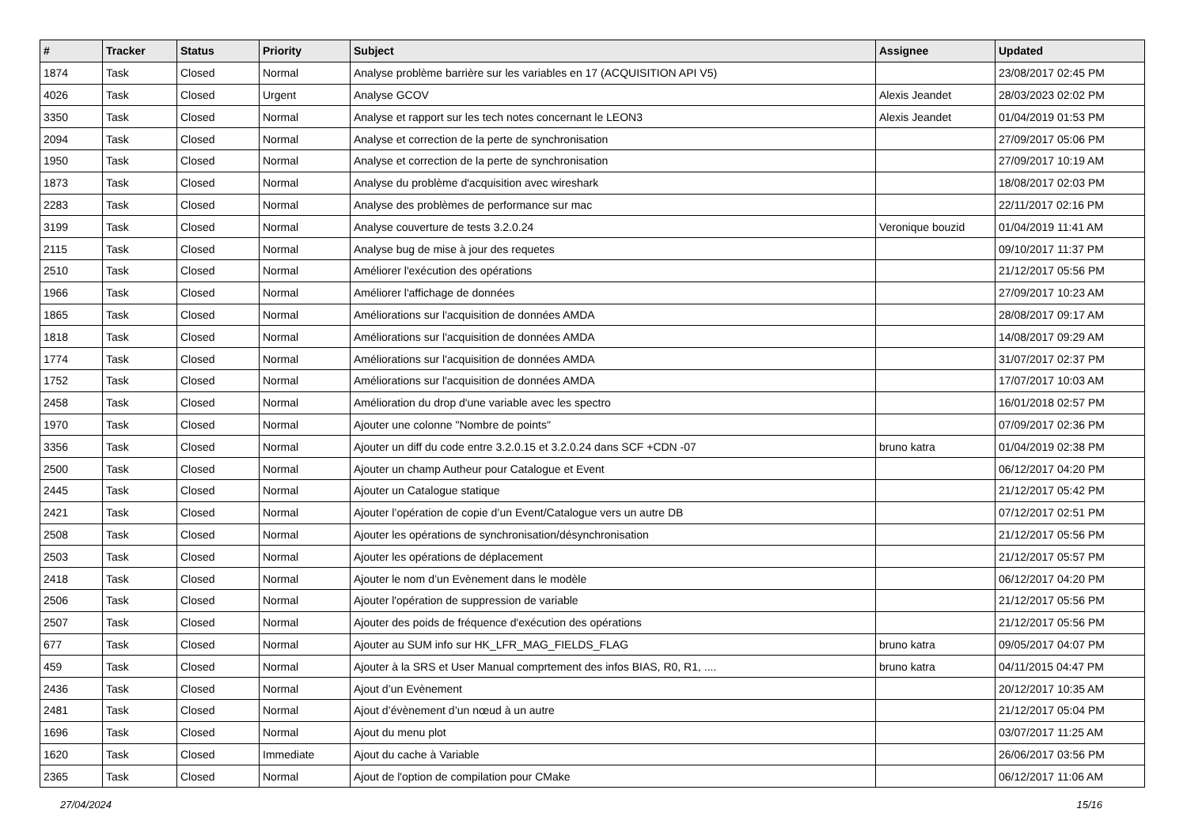| # | Tracker | Status | Priority | Subject | Assignee | Updated |
| --- | --- | --- | --- | --- | --- | --- |
| 1874 | Task | Closed | Normal | Analyse problème barrière sur les variables en 17 (ACQUISITION API V5) | | 23/08/2017 02:45 PM |
| 4026 | Task | Closed | Urgent | Analyse GCOV | Alexis Jeandet | 28/03/2023 02:02 PM |
| 3350 | Task | Closed | Normal | Analyse et rapport sur les tech notes concernant le LEON3 | Alexis Jeandet | 01/04/2019 01:53 PM |
| 2094 | Task | Closed | Normal | Analyse et correction de la perte de synchronisation | | 27/09/2017 05:06 PM |
| 1950 | Task | Closed | Normal | Analyse et correction de la perte de synchronisation | | 27/09/2017 10:19 AM |
| 1873 | Task | Closed | Normal | Analyse du problème d'acquisition avec wireshark | | 18/08/2017 02:03 PM |
| 2283 | Task | Closed | Normal | Analyse des problèmes de performance sur mac | | 22/11/2017 02:16 PM |
| 3199 | Task | Closed | Normal | Analyse couverture de tests 3.2.0.24 | Veronique bouzid | 01/04/2019 11:41 AM |
| 2115 | Task | Closed | Normal | Analyse bug de mise à jour des requetes | | 09/10/2017 11:37 PM |
| 2510 | Task | Closed | Normal | Améliorer l'exécution des opérations | | 21/12/2017 05:56 PM |
| 1966 | Task | Closed | Normal | Améliorer l'affichage de données | | 27/09/2017 10:23 AM |
| 1865 | Task | Closed | Normal | Améliorations sur l'acquisition de données AMDA | | 28/08/2017 09:17 AM |
| 1818 | Task | Closed | Normal | Améliorations sur l'acquisition de données AMDA | | 14/08/2017 09:29 AM |
| 1774 | Task | Closed | Normal | Améliorations sur l'acquisition de données AMDA | | 31/07/2017 02:37 PM |
| 1752 | Task | Closed | Normal | Améliorations sur l'acquisition de données AMDA | | 17/07/2017 10:03 AM |
| 2458 | Task | Closed | Normal | Amélioration du drop d'une variable avec les spectro | | 16/01/2018 02:57 PM |
| 1970 | Task | Closed | Normal | Ajouter une colonne "Nombre de points" | | 07/09/2017 02:36 PM |
| 3356 | Task | Closed | Normal | Ajouter un diff du code entre 3.2.0.15 et 3.2.0.24 dans SCF +CDN -07 | bruno katra | 01/04/2019 02:38 PM |
| 2500 | Task | Closed | Normal | Ajouter un champ Autheur pour Catalogue et Event | | 06/12/2017 04:20 PM |
| 2445 | Task | Closed | Normal | Ajouter un Catalogue statique | | 21/12/2017 05:42 PM |
| 2421 | Task | Closed | Normal | Ajouter l’opération de copie d’un Event/Catalogue vers un autre DB | | 07/12/2017 02:51 PM |
| 2508 | Task | Closed | Normal | Ajouter les opérations de synchronisation/désynchronisation | | 21/12/2017 05:56 PM |
| 2503 | Task | Closed | Normal | Ajouter les opérations de déplacement | | 21/12/2017 05:57 PM |
| 2418 | Task | Closed | Normal | Ajouter le nom d’un Evènement dans le modèle | | 06/12/2017 04:20 PM |
| 2506 | Task | Closed | Normal | Ajouter l'opération de suppression de variable | | 21/12/2017 05:56 PM |
| 2507 | Task | Closed | Normal | Ajouter des poids de fréquence d'exécution des opérations | | 21/12/2017 05:56 PM |
| 677 | Task | Closed | Normal | Ajouter au SUM info sur HK_LFR_MAG_FIELDS_FLAG | bruno katra | 09/05/2017 04:07 PM |
| 459 | Task | Closed | Normal | Ajouter à la SRS et User Manual comprtement des infos BIAS, R0, R1, .... | bruno katra | 04/11/2015 04:47 PM |
| 2436 | Task | Closed | Normal | Ajout d’un Evènement | | 20/12/2017 10:35 AM |
| 2481 | Task | Closed | Normal | Ajout d’évènement d’un nœud à un autre | | 21/12/2017 05:04 PM |
| 1696 | Task | Closed | Normal | Ajout du menu plot | | 03/07/2017 11:25 AM |
| 1620 | Task | Closed | Immediate | Ajout du cache à Variable | | 26/06/2017 03:56 PM |
| 2365 | Task | Closed | Normal | Ajout de l'option de compilation pour CMake | | 06/12/2017 11:06 AM |
27/04/2024 15/16